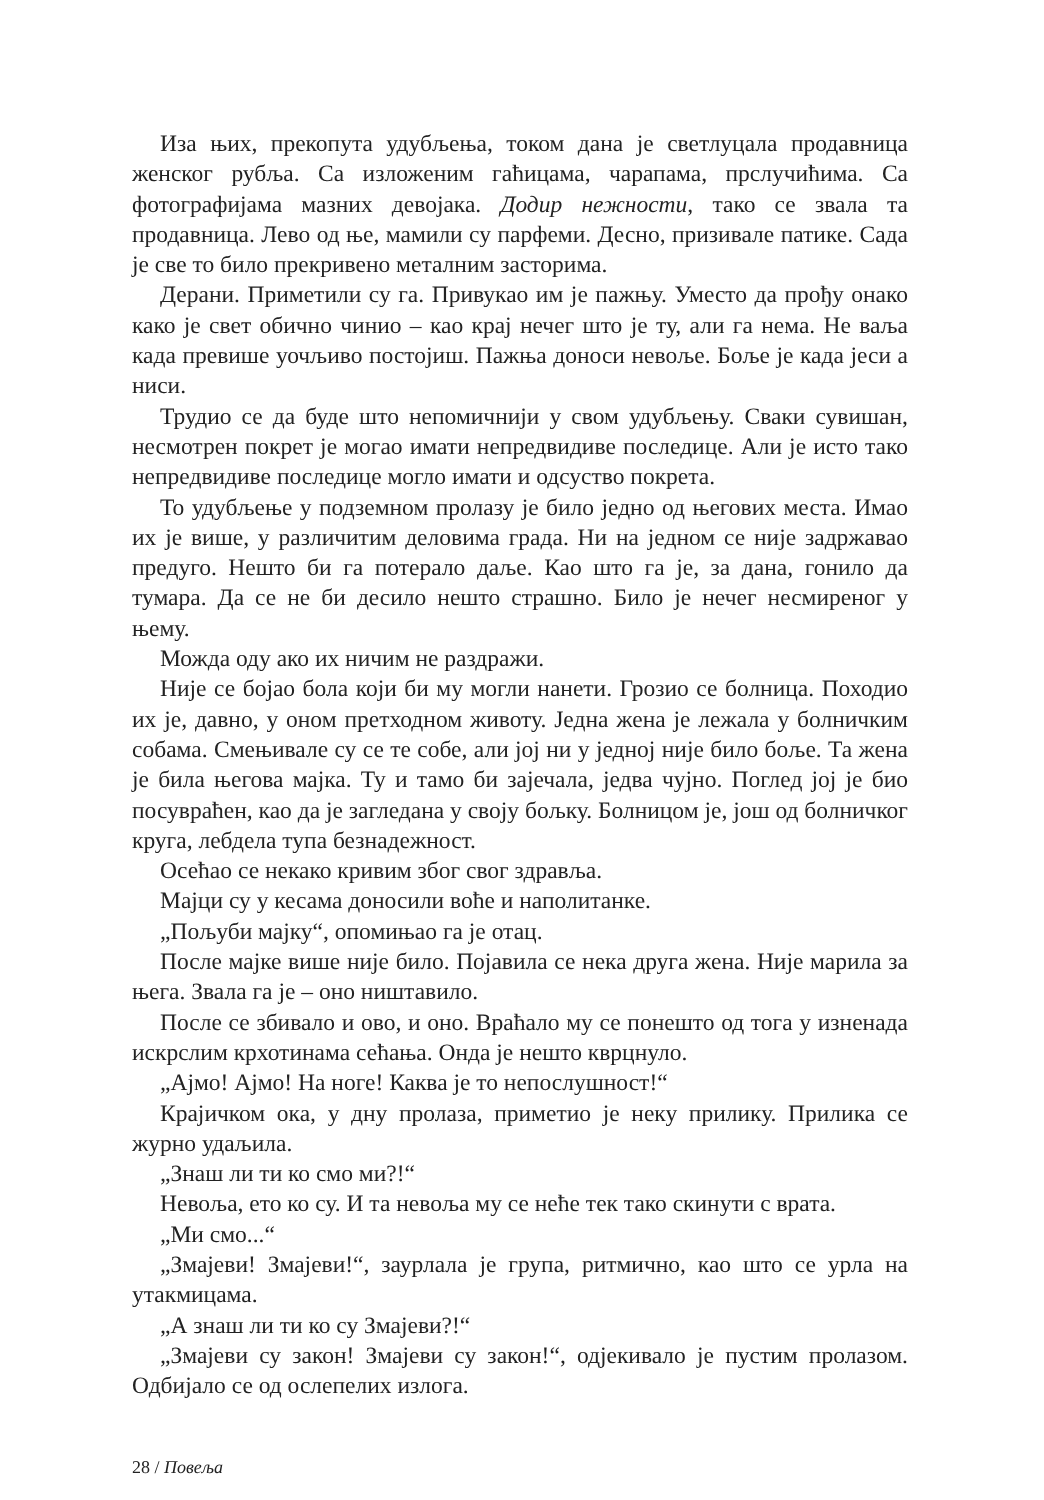Иза њих, прекопута удубљења, током дана је светлуцала продавница женског рубља. Са изложеним гаћицама, чарапама, прслучићима. Са фотографијама мазних девојака. Додир нежности, тако се звала та продавница. Лево од ње, мамили су парфеми. Десно, призивале патике. Сада је све то било прекривено металним засторима.
Дерани. Приметили су га. Привукао им је пажњу. Уместо да прођу онако како је свет обично чинио – као крај нечег што је ту, али га нема. Не ваља када превише уочљиво постојиш. Пажња доноси невоље. Боље је када јеси а ниси.
Трудио се да буде што непомичнији у свом удубљењу. Сваки сувишан, несмотрен покрет је могао имати непредвидиве последице. Али је исто тако непредвидиве последице могло имати и одсуство покрета.
То удубљење у подземном пролазу је било једно од његових места. Имао их је више, у различитим деловима града. Ни на једном се није задржавао предуго. Нешто би га потерало даље. Као што га је, за дана, гонило да тумара. Да се не би десило нешто страшно. Било је нечег несмиреног у њему.
Можда оду ако их ничим не раздражи.
Није се бојао бола који би му могли нанети. Грозио се болница. Походио их је, давно, у оном претходном животу. Једна жена је лежала у болничким собама. Смењивале су се те собе, али јој ни у једној није било боље. Та жена је била његова мајка. Ту и тамо би зајечала, једва чујно. Поглед јој је био посувраћен, као да је загледана у своју бољку. Болницом је, још од болничког круга, лебдела тупа безнадежност.
Осећао се некако кривим због свог здравља.
Мајци су у кесама доносили воће и наполитанке.
„Пољуби мајку“, опомињао га је отац.
После мајке више није било. Појавила се нека друга жена. Није марила за њега. Звала га је – оно ништавило.
После се збивало и ово, и оно. Враћало му се понешто од тога у изненада искрслим крхотинама сећања. Онда је нешто кврцнуло.
„Ајмо! Ајмо! На ноге! Каква је то непослушност!“
Крајичком ока, у дну пролаза, приметио је неку прилику. Прилика се журно удаљила.
„Знаш ли ти ко смо ми?!“
Невоља, ето ко су. И та невоља му се неће тек тако скинути с врата.
„Ми смо...“
„Змајеви! Змајеви!“, заурлала је група, ритмично, као што се урла на утакмицама.
„А знаш ли ти ко су Змајеви?!“
„Змајеви су закон! Змајеви су закон!“, одјекивало је пустим пролазом. Одбијало се од ослепелих излога.
28 / Повеља